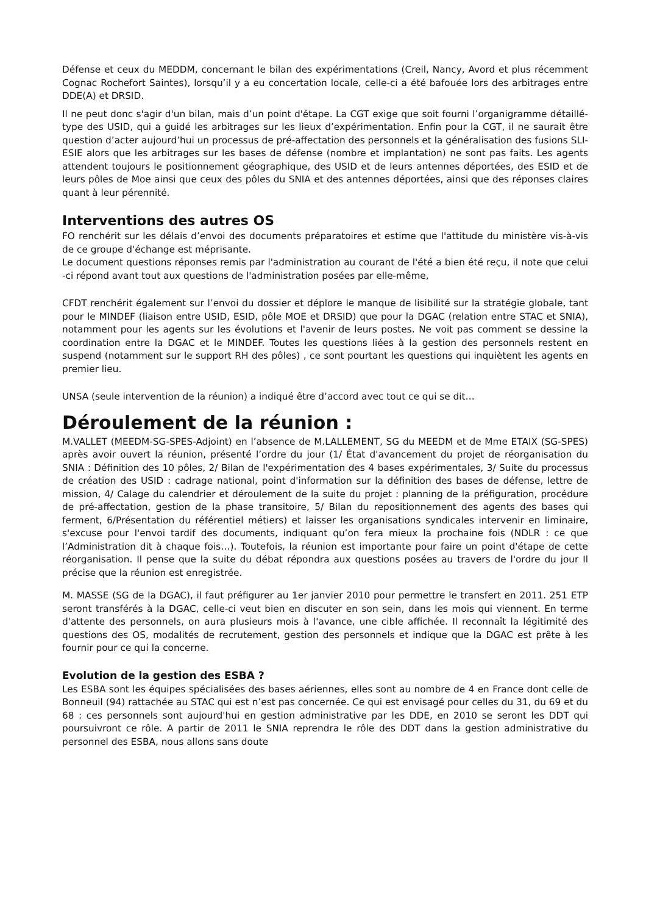Défense et ceux du MEDDM, concernant le bilan des expérimentations (Creil, Nancy, Avord et plus récemment Cognac Rochefort Saintes), lorsqu’il y a eu concertation locale, celle-ci a été bafouée lors des arbitrages entre DDE(A) et DRSID.
Il ne peut donc s'agir d'un bilan, mais d’un point d'étape. La CGT exige que soit fourni l’organigramme détaillé-type des USID, qui a guidé les arbitrages sur les lieux d’expérimentation. Enfin pour la CGT, il ne saurait être question d’acter aujourd’hui un processus de pré-affectation des personnels et la généralisation des fusions SLI-ESIE alors que les arbitrages sur les bases de défense (nombre et implantation) ne sont pas faits. Les agents attendent toujours le positionnement géographique, des USID et de leurs antennes déportées, des ESID et de leurs pôles de Moe ainsi que ceux des pôles du SNIA et des antennes déportées, ainsi que des réponses claires quant à leur pérennité.
Interventions des autres OS
FO renchérit sur les délais d’envoi des documents préparatoires et estime que l'attitude du ministère vis-à-vis de ce groupe d'échange est méprisante.
Le document questions réponses remis par l'administration au courant de l'été a bien été reçu, il note que celui -ci répond avant tout aux questions de l'administration posées par elle-même,
CFDT renchérit également sur l’envoi du dossier et déplore le manque de lisibilité sur la stratégie globale, tant pour le MINDEF (liaison entre USID, ESID, pôle MOE et DRSID) que pour la DGAC (relation entre STAC et SNIA), notamment pour les agents sur les évolutions et l'avenir de leurs postes. Ne voit pas comment se dessine la coordination entre la DGAC et le MINDEF. Toutes les questions liées à la gestion des personnels restent en suspend (notamment sur le support RH des pôles) , ce sont pourtant les questions qui inquiètent les agents en premier lieu.
UNSA (seule intervention de la réunion) a indiqué être d’accord avec tout ce qui se dit…
Déroulement de la réunion :
M.VALLET (MEEDM-SG-SPES-Adjoint) en l’absence de M.LALLEMENT, SG du MEEDM et de Mme ETAIX (SG-SPES) après avoir ouvert la réunion, présenté l’ordre du jour (1/ État d'avancement du projet de réorganisation du SNIA : Définition des 10 pôles, 2/ Bilan de l'expérimentation des 4 bases expérimentales, 3/ Suite du processus de création des USID : cadrage national, point d'information sur la définition des bases de défense, lettre de mission, 4/ Calage du calendrier et déroulement de la suite du projet : planning de la préfiguration, procédure de pré-affectation, gestion de la phase transitoire, 5/ Bilan du repositionnement des agents des bases qui ferment, 6/Présentation du référentiel métiers) et laisser les organisations syndicales intervenir en liminaire, s'excuse pour l'envoi tardif des documents, indiquant qu’on fera mieux la prochaine fois (NDLR : ce que l’Administration dit à chaque fois…). Toutefois, la réunion est importante pour faire un point d'étape de cette réorganisation. Il pense que la suite du débat répondra aux questions posées au travers de l'ordre du jour Il précise que la réunion est enregistrée.
M. MASSE (SG de la DGAC), il faut préfigurer au 1er janvier 2010 pour permettre le transfert en 2011. 251 ETP seront transférés à la DGAC, celle-ci veut bien en discuter en son sein, dans les mois qui viennent. En terme d'attente des personnels, on aura plusieurs mois à l'avance, une cible affichée. Il reconnaît la légitimité des questions des OS, modalités de recrutement, gestion des personnels et indique que la DGAC est prête à les fournir pour ce qui la concerne.
Evolution de la gestion des ESBA ?
Les ESBA sont les équipes spécialisées des bases aériennes, elles sont au nombre de 4 en France dont celle de Bonneuil (94) rattachée au STAC qui est n’est pas concernée. Ce qui est envisagé pour celles du 31, du 69 et du 68 : ces personnels sont aujourd'hui en gestion administrative par les DDE, en 2010 se seront les DDT qui poursuivront ce rôle. A partir de 2011 le SNIA reprendra le rôle des DDT dans la gestion administrative du personnel des ESBA, nous allons sans doute